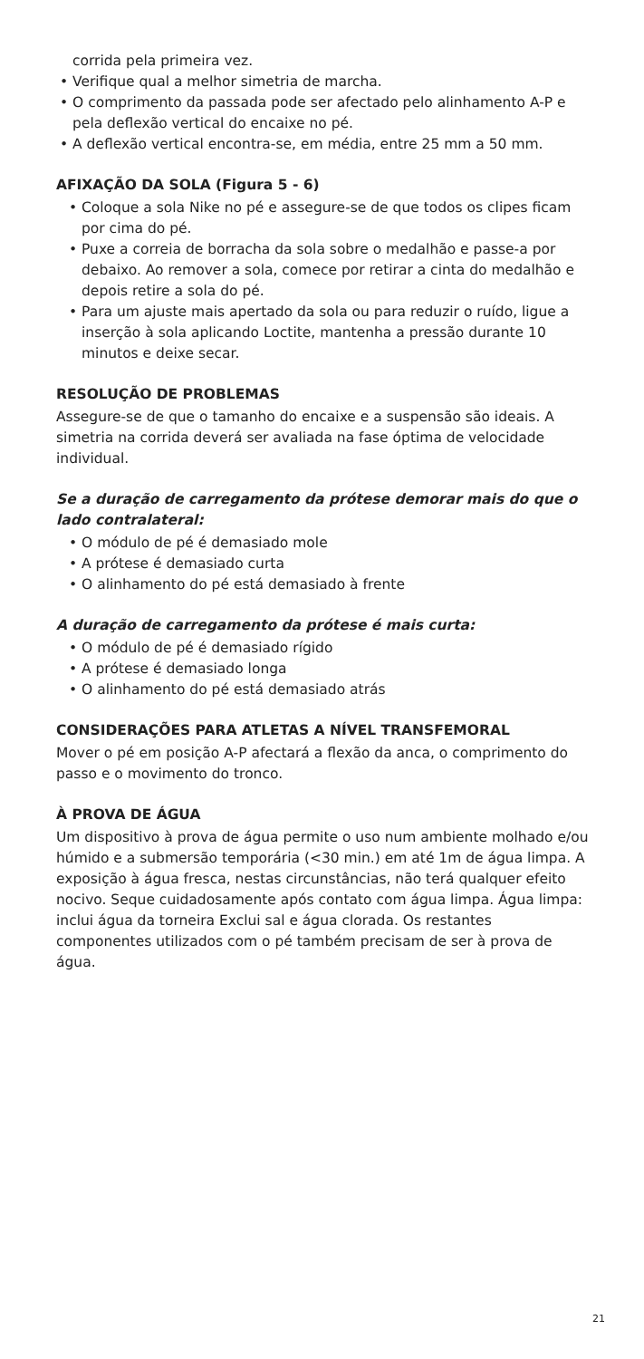corrida pela primeira vez.
• Verifique qual a melhor simetria de marcha.
• O comprimento da passada pode ser afectado pelo alinhamento A-P e pela deflexão vertical do encaixe no pé.
• A deflexão vertical encontra-se, em média, entre 25 mm a 50 mm.
AFIXAÇÃO DA SOLA (Figura 5 - 6)
• Coloque a sola Nike no pé e assegure-se de que todos os clipes ficam por cima do pé.
• Puxe a correia de borracha da sola sobre o medalhão e passe-a por debaixo. Ao remover a sola, comece por retirar a cinta do medalhão e depois retire a sola do pé.
• Para um ajuste mais apertado da sola ou para reduzir o ruído, ligue a inserção à sola aplicando Loctite, mantenha a pressão durante 10 minutos e deixe secar.
RESOLUÇÃO DE PROBLEMAS
Assegure-se de que o tamanho do encaixe e a suspensão são ideais. A simetria na corrida deverá ser avaliada na fase óptima de velocidade individual.
Se a duração de carregamento da prótese demorar mais do que o lado contralateral:
• O módulo de pé é demasiado mole
• A prótese é demasiado curta
• O alinhamento do pé está demasiado à frente
A duração de carregamento da prótese é mais curta:
• O módulo de pé é demasiado rígido
• A prótese é demasiado longa
• O alinhamento do pé está demasiado atrás
CONSIDERAÇÕES PARA ATLETAS A NÍVEL TRANSFEMORAL
Mover o pé em posição A-P afectará a flexão da anca, o comprimento do passo e o movimento do tronco.
À PROVA DE ÁGUA
Um dispositivo à prova de água permite o uso num ambiente molhado e/ou húmido e a submersão temporária (<30 min.) em até 1m de água limpa. A exposição à água fresca, nestas circunstâncias, não terá qualquer efeito nocivo. Seque cuidadosamente após contato com água limpa. Água limpa: inclui água da torneira Exclui sal e água clorada. Os restantes componentes utilizados com o pé também precisam de ser à prova de água.
21